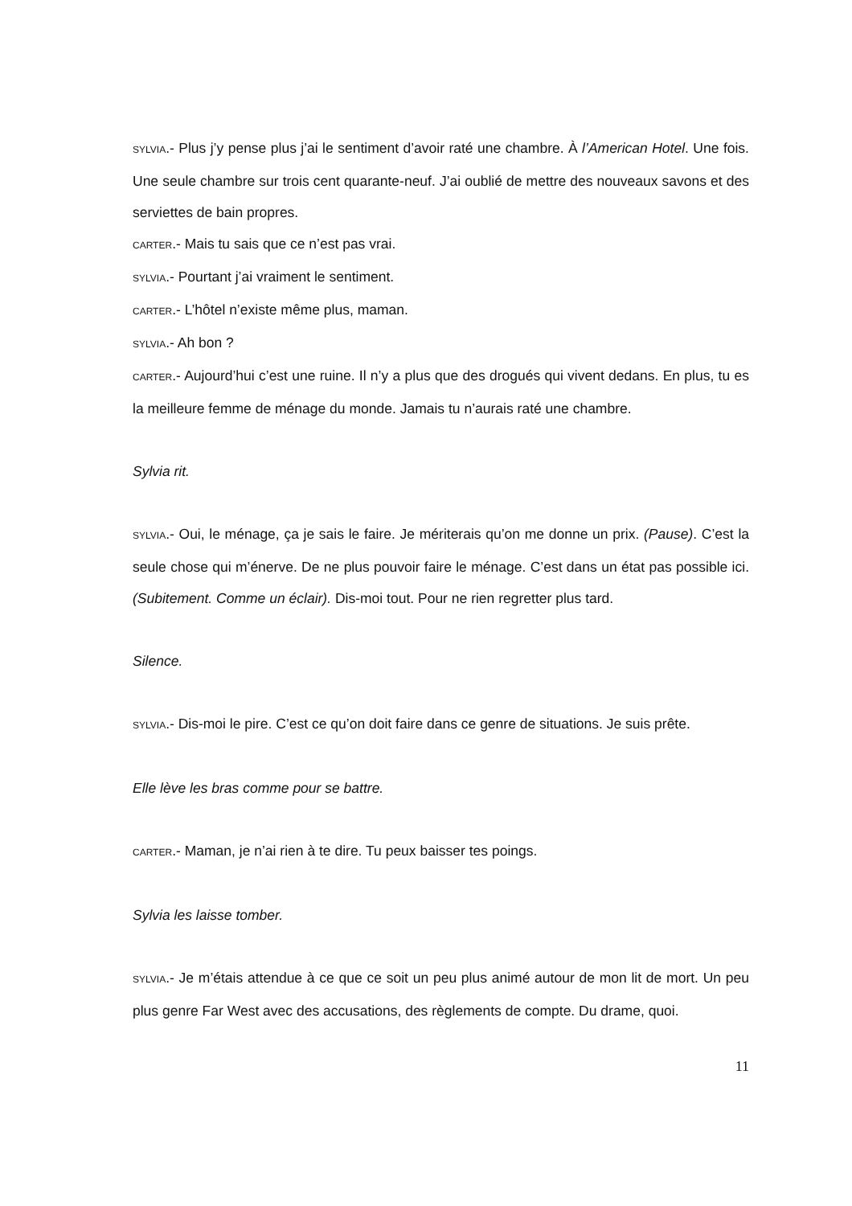SYLVIA.- Plus j’y pense plus j’ai le sentiment d’avoir raté une chambre. À l’American Hotel. Une fois. Une seule chambre sur trois cent quarante-neuf. J’ai oublié de mettre des nouveaux savons et des serviettes de bain propres.
CARTER.- Mais tu sais que ce n’est pas vrai.
SYLVIA.- Pourtant j’ai vraiment le sentiment.
CARTER.- L’hôtel n’existe même plus, maman.
SYLVIA.- Ah bon ?
CARTER.- Aujourd’hui c’est une ruine. Il n’y a plus que des drogués qui vivent dedans. En plus, tu es la meilleure femme de ménage du monde. Jamais tu n’aurais raté une chambre.
Sylvia rit.
SYLVIA.- Oui, le ménage, ça je sais le faire. Je mériterais qu’on me donne un prix. (Pause). C’est la seule chose qui m’énerve. De ne plus pouvoir faire le ménage. C’est dans un état pas possible ici. (Subitement. Comme un éclair). Dis-moi tout. Pour ne rien regretter plus tard.
Silence.
SYLVIA.- Dis-moi le pire. C’est ce qu’on doit faire dans ce genre de situations. Je suis prête.
Elle lève les bras comme pour se battre.
CARTER.- Maman, je n’ai rien à te dire. Tu peux baisser tes poings.
Sylvia les laisse tomber.
SYLVIA.- Je m’étais attendue à ce que ce soit un peu plus animé autour de mon lit de mort. Un peu plus genre Far West avec des accusations, des règlements de compte. Du drame, quoi.
11